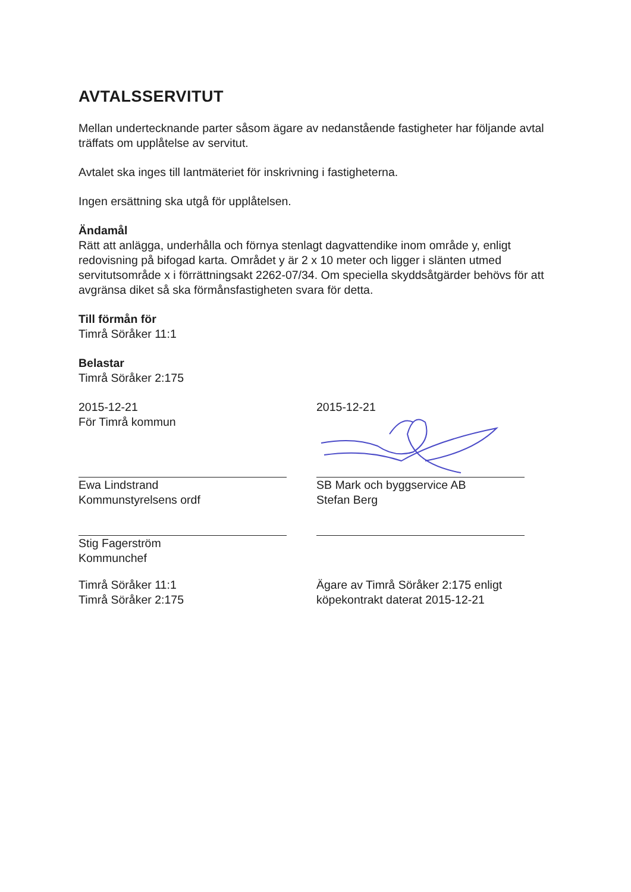AVTALSSERVITUT
Mellan undertecknande parter såsom ägare av nedanstående fastigheter har följande avtal träffats om upplåtelse av servitut.
Avtalet ska inges till lantmäteriet för inskrivning i fastigheterna.
Ingen ersättning ska utgå för upplåtelsen.
Ändamål
Rätt att anlägga, underhålla och förnya stenlagt dagvattendike inom område y, enligt redovisning på bifogad karta. Området y är 2 x 10 meter och ligger i slänten utmed servitutsområde x i förrättningsakt 2262-07/34. Om speciella skyddsåtgärder behövs för att avgränsa diket så ska förmånsfastigheten svara för detta.
Till förmån för
Timrå Söråker 11:1
Belastar
Timrå Söråker 2:175
2015-12-21
För Timrå kommun
Ewa Lindstrand
Kommunstyrelsens ordf
Stig Fagerström
Kommunchef
Timrå Söråker 11:1
Timrå Söråker 2:175
2015-12-21
SB Mark och byggservice AB
Stefan Berg
Ägare av Timrå Söråker 2:175 enligt köpekontrakt daterat 2015-12-21